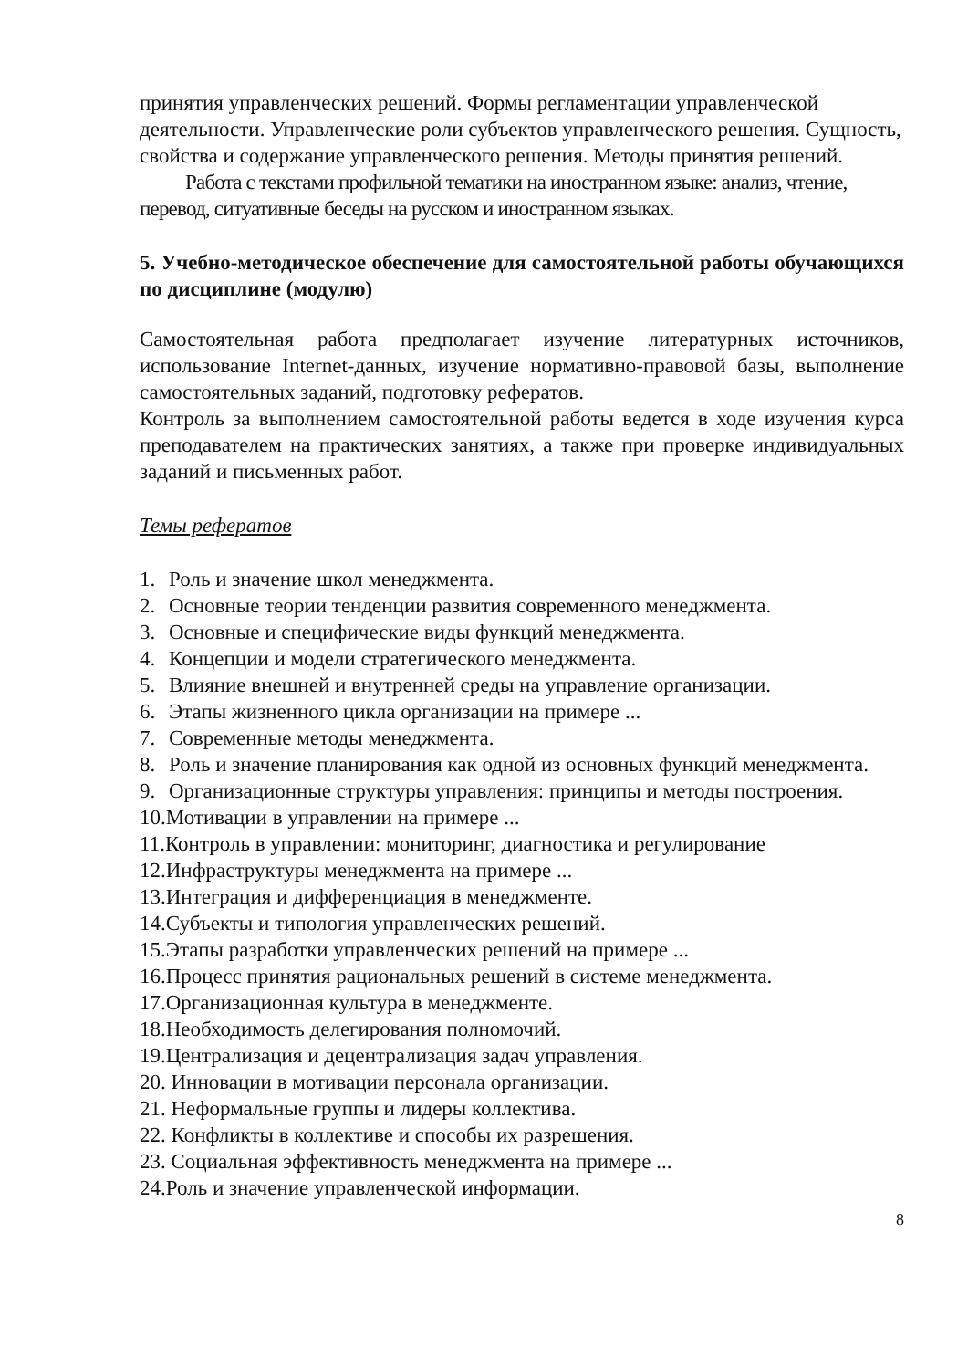принятия управленческих решений. Формы регламентации управленческой деятельности. Управленческие роли субъектов управленческого решения. Сущность, свойства и содержание управленческого решения. Методы принятия решений.
Работа с текстами профильной тематики на иностранном языке: анализ, чтение, перевод, ситуативные беседы на русском и иностранном языках.
5. Учебно-методическое обеспечение для самостоятельной работы обучающихся по дисциплине (модулю)
Самостоятельная работа предполагает изучение литературных источников, использование Internet-данных, изучение нормативно-правовой базы, выполнение самостоятельных заданий, подготовку рефератов.
Контроль за выполнением самостоятельной работы ведется в ходе изучения курса преподавателем на практических занятиях, а также при проверке индивидуальных заданий и письменных работ.
Темы рефератов
1. Роль и значение школ менеджмента.
2. Основные теории тенденции развития современного менеджмента.
3. Основные и специфические виды функций менеджмента.
4. Концепции и модели стратегического менеджмента.
5. Влияние внешней и внутренней среды на управление организации.
6. Этапы жизненного цикла организации на примере ...
7. Современные методы менеджмента.
8. Роль и значение планирования как одной из основных функций менеджмента.
9. Организационные структуры управления: принципы и методы построения.
10.Мотивации в управлении на примере ...
11.Контроль в управлении: мониторинг, диагностика и регулирование
12.Инфраструктуры менеджмента на примере ...
13.Интеграция и дифференциация в менеджменте.
14.Субъекты и типология управленческих решений.
15.Этапы разработки управленческих решений на примере ...
16.Процесс принятия рациональных решений в системе менеджмента.
17.Организационная культура в менеджменте.
18.Необходимость делегирования полномочий.
19.Централизация и децентрализация задач управления.
20. Инновации в мотивации персонала организации.
21. Неформальные группы и лидеры коллектива.
22. Конфликты в коллективе и способы их разрешения.
23. Социальная эффективность менеджмента на примере ...
24.Роль и значение управленческой информации.
8